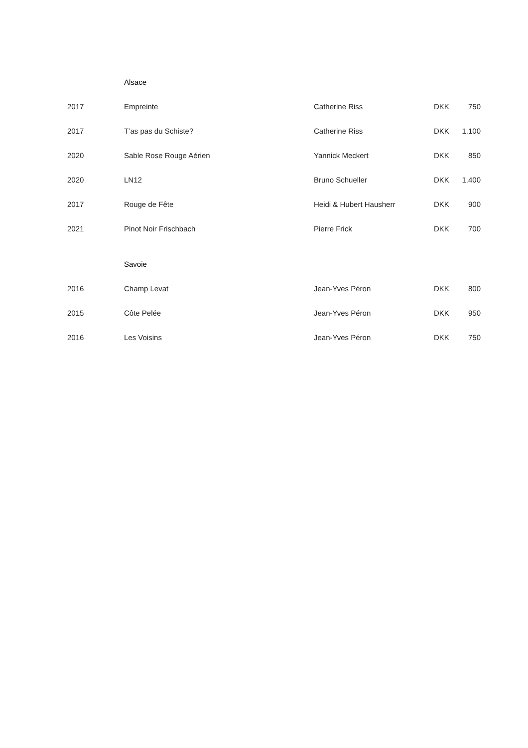| | Alsace | | | |
| 2017 | Empreinte | Catherine Riss | DKK | 750 |
| 2017 | T’as pas du Schiste? | Catherine Riss | DKK | 1.100 |
| 2020 | Sable Rose Rouge Aérien | Yannick Meckert | DKK | 850 |
| 2020 | LN12 | Bruno Schueller | DKK | 1.400 |
| 2017 | Rouge de Fête | Heidi & Hubert Hausherr | DKK | 900 |
| 2021 | Pinot Noir Frischbach | Pierre Frick | DKK | 700 |
| | Savoie | | | |
| 2016 | Champ Levat | Jean-Yves Péron | DKK | 800 |
| 2015 | Côte Pelée | Jean-Yves Péron | DKK | 950 |
| 2016 | Les Voisins | Jean-Yves Péron | DKK | 750 |